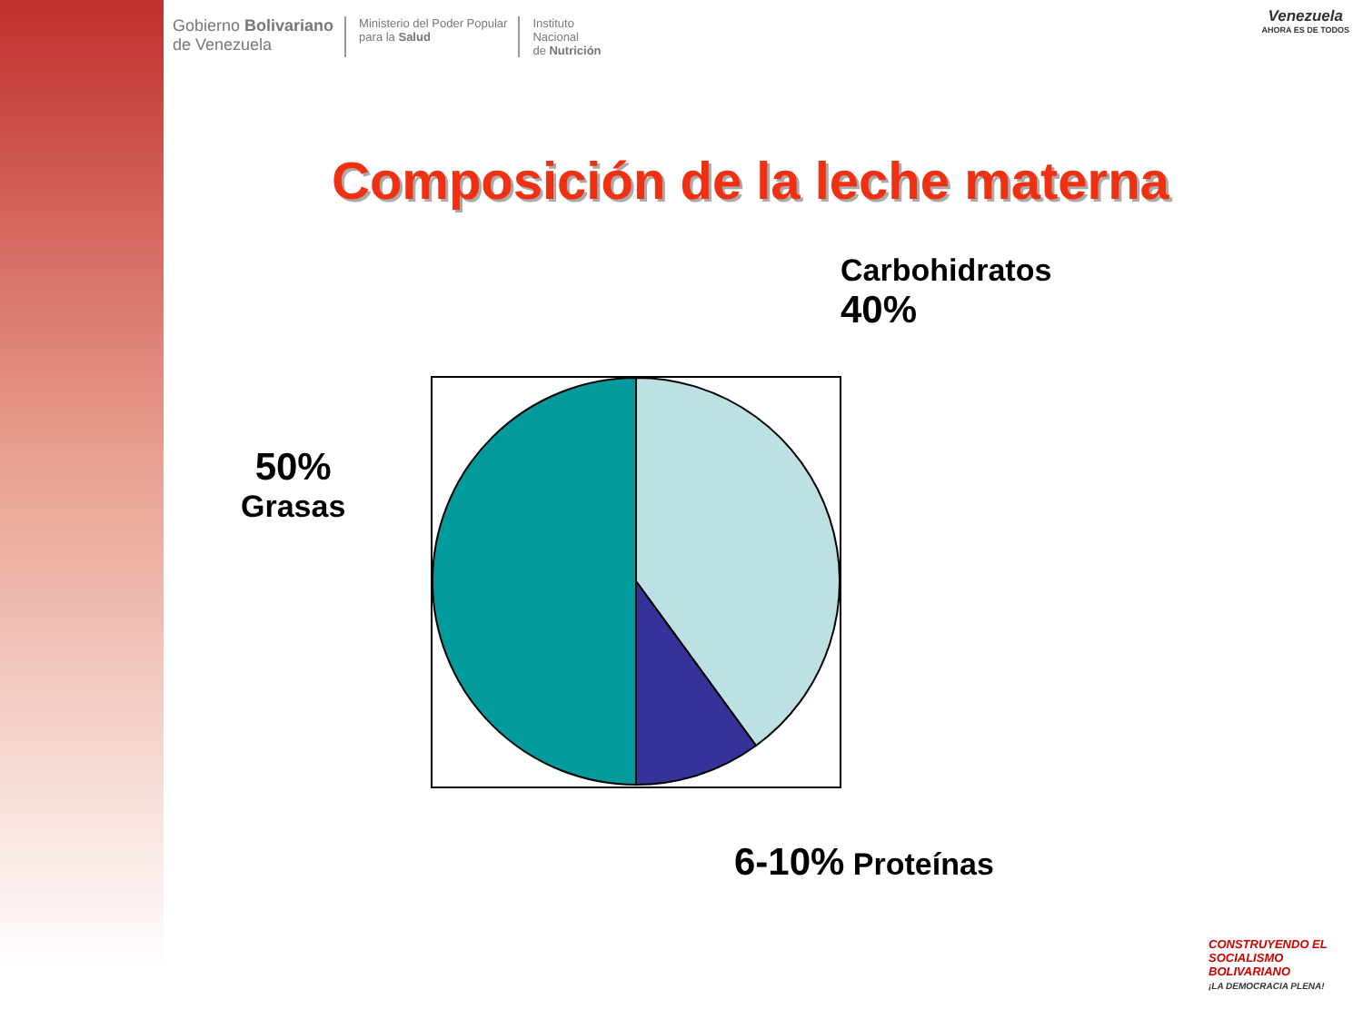Gobierno Bolivariano
de Venezuela
Ministerio del Poder Popular
para la Salud
Instituto
Nacional
de Nutrición
Venezuela
AHORA ES DE TODOS
Composición de la leche materna
Carbohidratos
40%
50%
Grasas
6-10% Proteínas
CONSTRUYENDO EL SOCIALISMO BOLIVARIANO
¡LA DEMOCRACIA PLENA!